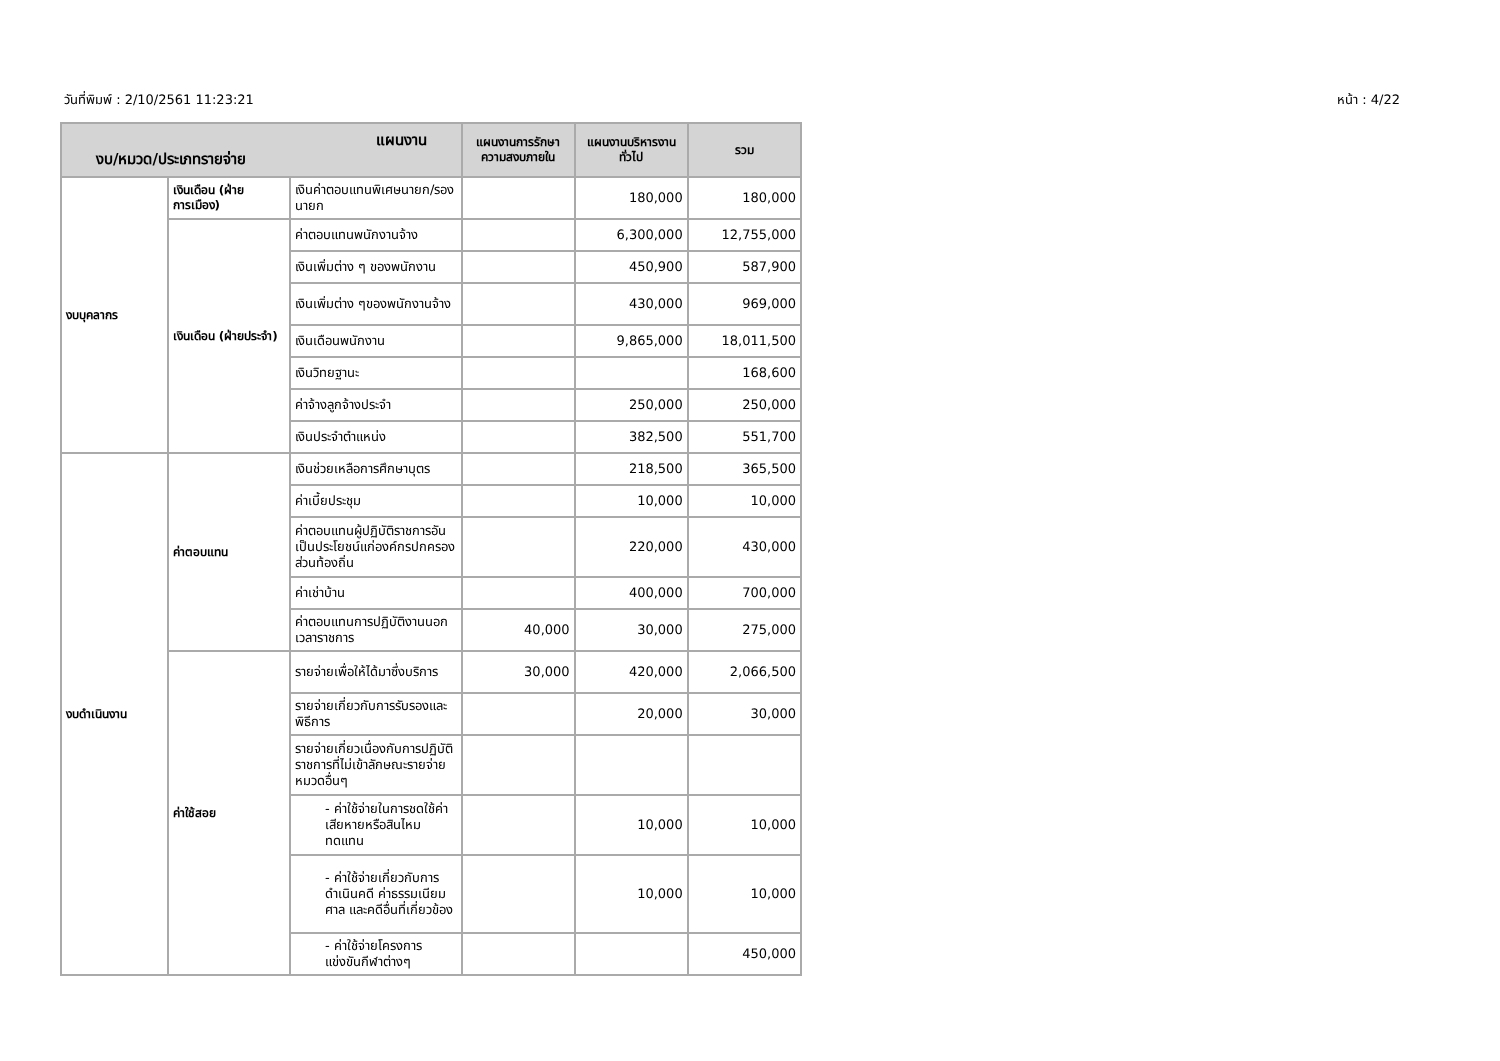วันที่พิมพ์ : 2/10/2561 11:23:21 หน้า : 4/22
| แผนงาน งบ/หมวด/ประเภทรายจ่าย | | | แผนงานการรักษาความสงบภายใน | แผนงานบริหารงานทั่วไป | รวม |
| --- | --- | --- | --- | --- | --- |
| งบบุคลากร | เงินเดือน (ฝ่ายการเมือง) | เงินค่าตอบแทนพิเศษนายก/รองนายก | | 180,000 | 180,000 |
| | เงินเดือน (ฝ่ายประจำ) | ค่าตอบแทนพนักงานจ้าง | | 6,300,000 | 12,755,000 |
| | | เงินเพิ่มต่าง ๆ ของพนักงาน | | 450,900 | 587,900 |
| | | เงินเพิ่มต่าง ๆของพนักงานจ้าง | | 430,000 | 969,000 |
| | | เงินเดือนพนักงาน | | 9,865,000 | 18,011,500 |
| | | เงินวิทยฐานะ | | | 168,600 |
| | | ค่าจ้างลูกจ้างประจำ | | 250,000 | 250,000 |
| | | เงินประจำตำแหน่ง | | 382,500 | 551,700 |
| งบดำเนินงาน | ค่าตอบแทน | เงินช่วยเหลือการศึกษาบุตร | | 218,500 | 365,500 |
| | | ค่าเบี้ยประชุม | | 10,000 | 10,000 |
| | | ค่าตอบแทนผู้ปฏิบัติราชการอันเป็นประโยชน์แก่องค์กรปกครองส่วนท้องถิ่น | | 220,000 | 430,000 |
| | | ค่าเช่าบ้าน | | 400,000 | 700,000 |
| | | ค่าตอบแทนการปฏิบัติงานนอกเวลาราชการ | 40,000 | 30,000 | 275,000 |
| | ค่าใช้สอย | รายจ่ายเพื่อให้ได้มาซึ่งบริการ | 30,000 | 420,000 | 2,066,500 |
| | | รายจ่ายเกี่ยวกับการรับรองและพิธีการ | | 20,000 | 30,000 |
| | | รายจ่ายเกี่ยวเนื่องกับการปฏิบัติราชการที่ไม่เข้าลักษณะรายจ่ายหมวดอื่นๆ | | | |
| | | - ค่าใช้จ่ายในการชดใช้ค่าเสียหายหรือสินไหมทดแทน | | 10,000 | 10,000 |
| | | - ค่าใช้จ่ายเกี่ยวกับการดำเนินคดี ค่าธรรมเนียมศาล และคดีอื่นที่เกี่ยวข้อง | | 10,000 | 10,000 |
| | | - ค่าใช้จ่ายโครงการแข่งขันกีฬาต่างๆ | | | 450,000 |